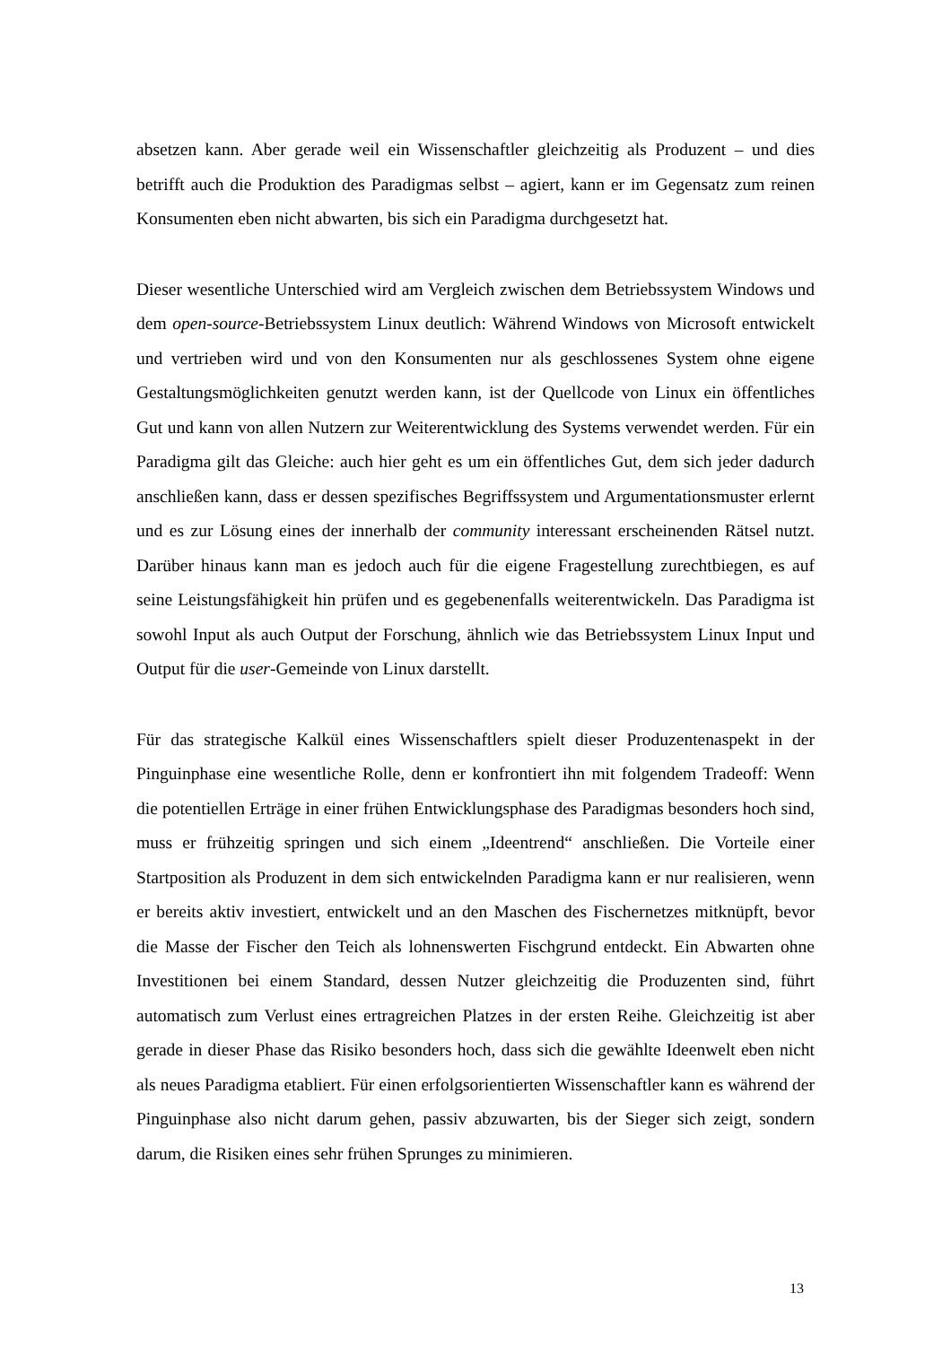absetzen kann. Aber gerade weil ein Wissenschaftler gleichzeitig als Produzent – und dies betrifft auch die Produktion des Paradigmas selbst – agiert, kann er im Gegensatz zum reinen Konsumenten eben nicht abwarten, bis sich ein Paradigma durchgesetzt hat.
Dieser wesentliche Unterschied wird am Vergleich zwischen dem Betriebssystem Windows und dem open-source-Betriebssystem Linux deutlich: Während Windows von Microsoft entwickelt und vertrieben wird und von den Konsumenten nur als geschlossenes System ohne eigene Gestaltungsmöglichkeiten genutzt werden kann, ist der Quellcode von Linux ein öffentliches Gut und kann von allen Nutzern zur Weiterentwicklung des Systems verwendet werden. Für ein Paradigma gilt das Gleiche: auch hier geht es um ein öffentliches Gut, dem sich jeder dadurch anschließen kann, dass er dessen spezifisches Begriffssystem und Argumentationsmuster erlernt und es zur Lösung eines der innerhalb der community interessant erscheinenden Rätsel nutzt. Darüber hinaus kann man es jedoch auch für die eigene Fragestellung zurechtbiegen, es auf seine Leistungsfähigkeit hin prüfen und es gegebenenfalls weiterentwickeln. Das Paradigma ist sowohl Input als auch Output der Forschung, ähnlich wie das Betriebssystem Linux Input und Output für die user-Gemeinde von Linux darstellt.
Für das strategische Kalkül eines Wissenschaftlers spielt dieser Produzentenaspekt in der Pinguinphase eine wesentliche Rolle, denn er konfrontiert ihn mit folgendem Tradeoff: Wenn die potentiellen Erträge in einer frühen Entwicklungsphase des Paradigmas besonders hoch sind, muss er frühzeitig springen und sich einem „Ideentrend“ anschließen. Die Vorteile einer Startposition als Produzent in dem sich entwickelnden Paradigma kann er nur realisieren, wenn er bereits aktiv investiert, entwickelt und an den Maschen des Fischernetzes mitknüpft, bevor die Masse der Fischer den Teich als lohnenswerten Fischgrund entdeckt. Ein Abwarten ohne Investitionen bei einem Standard, dessen Nutzer gleichzeitig die Produzenten sind, führt automatisch zum Verlust eines ertragreichen Platzes in der ersten Reihe. Gleichzeitig ist aber gerade in dieser Phase das Risiko besonders hoch, dass sich die gewählte Ideenwelt eben nicht als neues Paradigma etabliert. Für einen erfolgsorientierten Wissenschaftler kann es während der Pinguinphase also nicht darum gehen, passiv abzuwarten, bis der Sieger sich zeigt, sondern darum, die Risiken eines sehr frühen Sprunges zu minimieren.
13